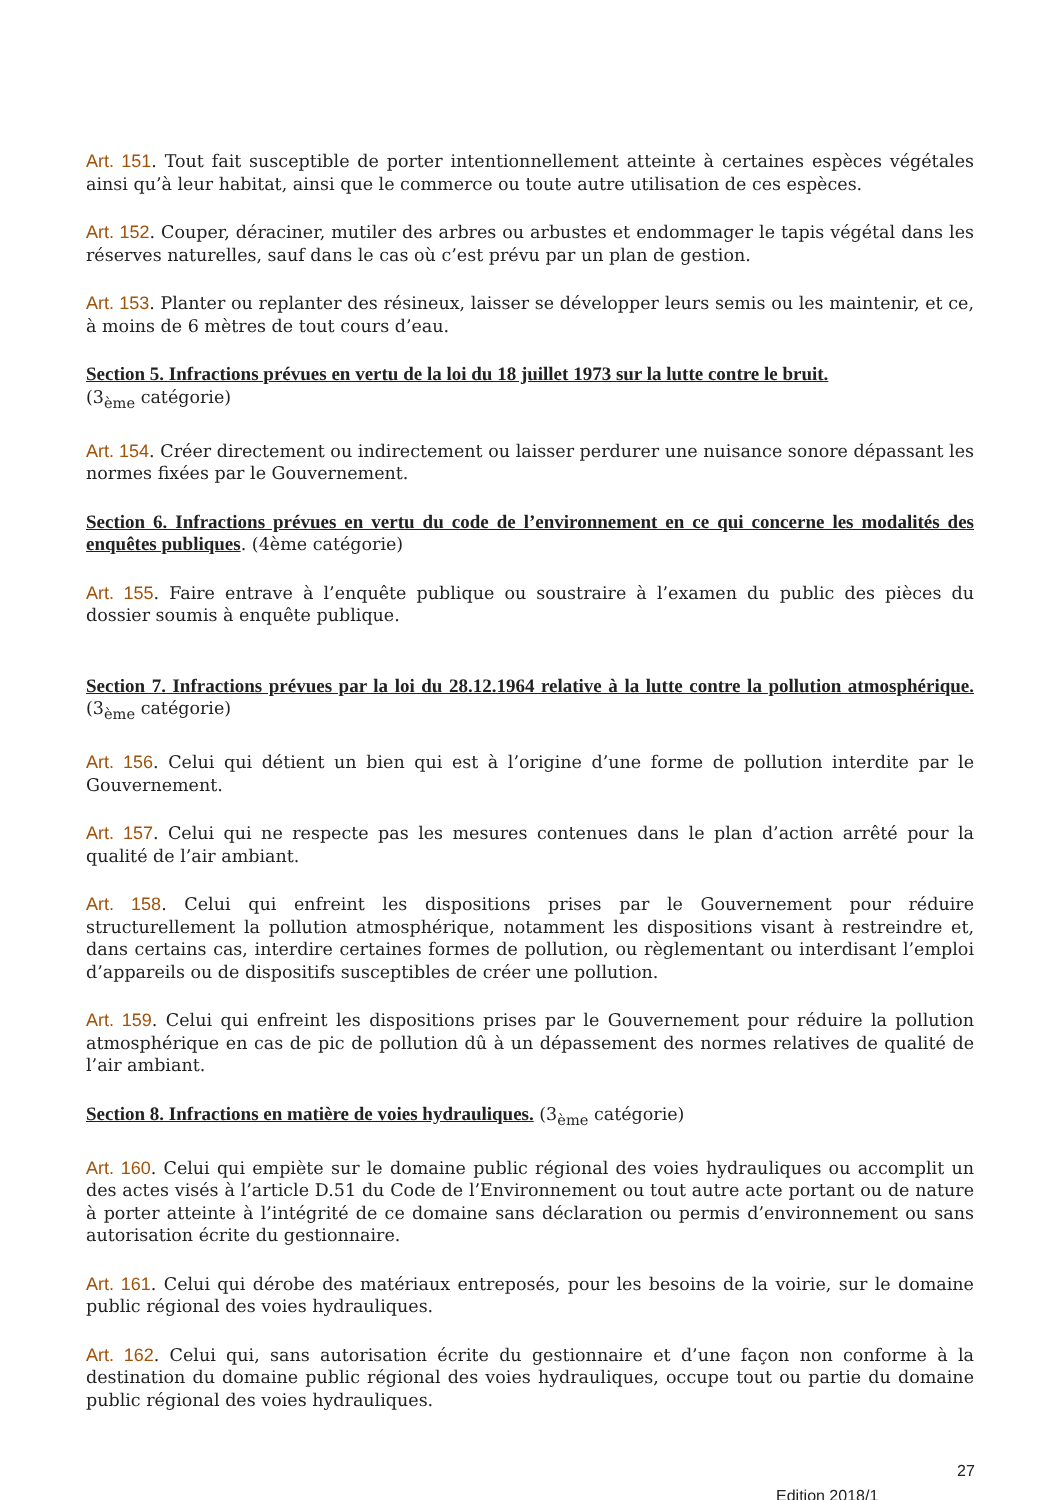Art. 151. Tout fait susceptible de porter intentionnellement atteinte à certaines espèces végétales ainsi qu’à leur habitat, ainsi que le commerce ou toute autre utilisation de ces espèces.
Art. 152. Couper, déraciner, mutiler des arbres ou arbustes et endommager le tapis végétal dans les réserves naturelles, sauf dans le cas où c’est prévu par un plan de gestion.
Art. 153. Planter ou replanter des résineux, laisser se développer leurs semis ou les maintenir, et ce, à moins de 6 mètres de tout cours d’eau.
Section 5. Infractions prévues en vertu de la loi du 18 juillet 1973 sur la lutte contre le bruit.
(3<sub>ème</sub> catégorie)
Art. 154. Créer directement ou indirectement ou laisser perdurer une nuisance sonore dépassant les normes fixées par le Gouvernement.
Section 6. Infractions prévues en vertu du code de l’environnement en ce qui concerne les modalités des enquêtes publiques. (4ème catégorie)
Art. 155. Faire entrave à l’enquête publique ou soustraire à l’examen du public des pièces du dossier soumis à enquête publique.
Section 7. Infractions prévues par la loi du 28.12.1964 relative à la lutte contre la pollution atmosphérique. (3<sub>ème</sub> catégorie)
Art. 156. Celui qui détient un bien qui est à l’origine d’une forme de pollution interdite par le Gouvernement.
Art. 157. Celui qui ne respecte pas les mesures contenues dans le plan d’action arrêté pour la qualité de l’air ambiant.
Art. 158. Celui qui enfreint les dispositions prises par le Gouvernement pour réduire structurellement la pollution atmosphérique, notamment les dispositions visant à restreindre et, dans certains cas, interdire certaines formes de pollution, ou règlementant ou interdisant l’emploi d’appareils ou de dispositifs susceptibles de créer une pollution.
Art. 159. Celui qui enfreint les dispositions prises par le Gouvernement pour réduire la pollution atmosphérique en cas de pic de pollution dû à un dépassement des normes relatives de qualité de l’air ambiant.
Section 8. Infractions en matière de voies hydrauliques. (3<sub>ème</sub> catégorie)
Art. 160. Celui qui empiète sur le domaine public régional des voies hydrauliques ou accomplit un des actes visés à l’article D.51 du Code de l’Environnement ou tout autre acte portant ou de nature à porter atteinte à l’intégrité de ce domaine sans déclaration ou permis d’environnement ou sans autorisation écrite du gestionnaire.
Art. 161. Celui qui dérobe des matériaux entreposés, pour les besoins de la voirie, sur le domaine public régional des voies hydrauliques.
Art. 162. Celui qui, sans autorisation écrite du gestionnaire et d’une façon non conforme à la destination du domaine public régional des voies hydrauliques, occupe tout ou partie du domaine public régional des voies hydrauliques.
27
Edition 2018/1